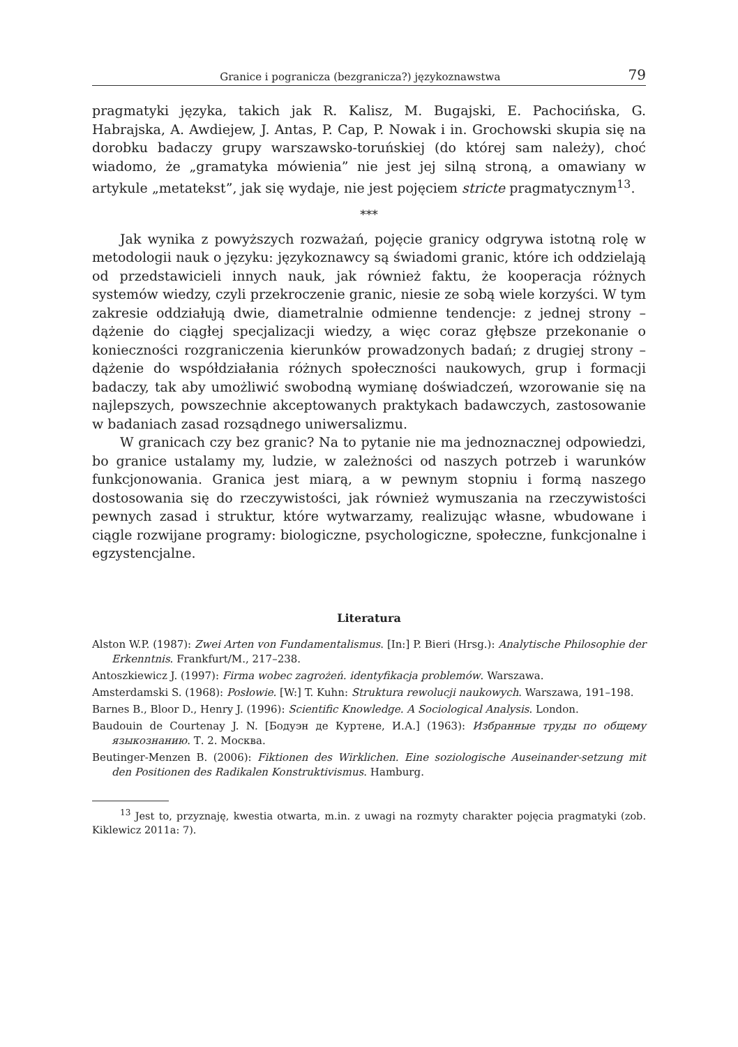Granice i pogranicza (bezgranicza?) językoznawstwa 79
pragmatyki języka, takich jak R. Kalisz, M. Bugajski, E. Pachocińska, G. Habrajska, A. Awdiejew, J. Antas, P. Cap, P. Nowak i in. Grochowski skupia się na dorobku badaczy grupy warszawsko-toruńskiej (do której sam należy), choć wiadomo, że „gramatyka mówienia” nie jest jej silną stroną, a omawiany w artykule „metatekst”, jak się wydaje, nie jest pojęciem stricte pragmatycznym<sup>13</sup>.
***
Jak wynika z powyższych rozważań, pojęcie granicy odgrywa istotną rolę w metodologii nauk o języku: językoznawcy są świadomi granic, które ich oddzielają od przedstawicieli innych nauk, jak również faktu, że kooperacja różnych systemów wiedzy, czyli przekroczenie granic, niesie ze sobą wiele korzyści. W tym zakresie oddziałują dwie, diametralnie odmienne tendencje: z jednej strony – dążenie do ciągłej specjalizacji wiedzy, a więc coraz głębsze przekonanie o konieczności rozgraniczenia kierunków prowadzonych badań; z drugiej strony – dążenie do współdziałania różnych społeczności naukowych, grup i formacji badaczy, tak aby umożliwić swobodną wymianę doświadczeń, wzorowanie się na najlepszych, powszechnie akceptowanych praktykach badawczych, zastosowanie w badaniach zasad rozsądnego uniwersalizmu.
W granicach czy bez granic? Na to pytanie nie ma jednoznacznej odpowiedzi, bo granice ustalamy my, ludzie, w zależności od naszych potrzeb i warunków funkcjonowania. Granica jest miarą, a w pewnym stopniu i formą naszego dostosowania się do rzeczywistości, jak również wymuszania na rzeczywistości pewnych zasad i struktur, które wytwarzamy, realizując własne, wbudowane i ciągle rozwijane programy: biologiczne, psychologiczne, społeczne, funkcjonalne i egzystencjalne.
Literatura
Alston W.P. (1987): Zwei Arten von Fundamentalismus. [In:] P. Bieri (Hrsg.): Analytische Philosophie der Erkenntnis. Frankfurt/M., 217–238.
Antoszkiewicz J. (1997): Firma wobec zagrożeń. identyfikacja problemów. Warszawa.
Amsterdamski S. (1968): Posłowie. [W:] T. Kuhn: Struktura rewolucji naukowych. Warszawa, 191–198.
Barnes B., Bloor D., Henry J. (1996): Scientific Knowledge. A Sociological Analysis. London.
Baudouin de Courtenay J. N. [Бодуэн де Куртене, И.А.] (1963): Избранные труды по общему языкознанию. Т. 2. Москва.
Beutinger-Menzen B. (2006): Fiktionen des Wirklichen. Eine soziologische Auseinander-setzung mit den Positionen des Radikalen Konstruktivismus. Hamburg.
<sup>13</sup> Jest to, przyznaję, kwestia otwarta, m.in. z uwagi na rozmyty charakter pojęcia pragmatyki (zob. Kiklewicz 2011a: 7).